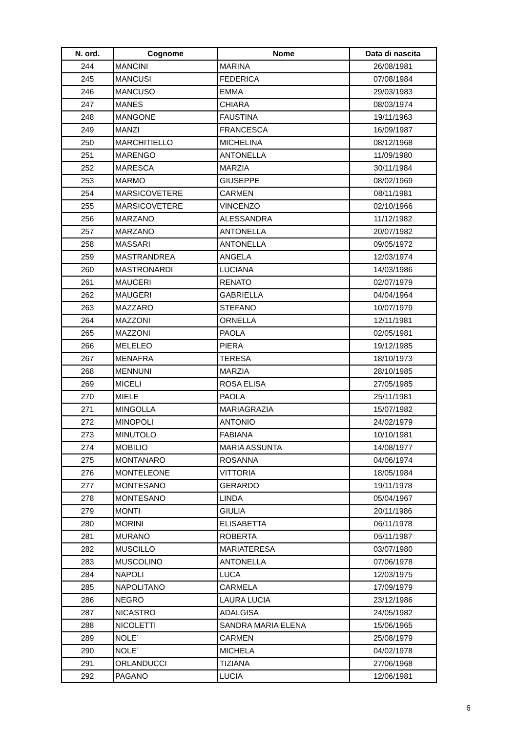| N. ord. | Cognome | Nome | Data di nascita |
| --- | --- | --- | --- |
| 244 | MANCINI | MARINA | 26/08/1981 |
| 245 | MANCUSI | FEDERICA | 07/08/1984 |
| 246 | MANCUSO | EMMA | 29/03/1983 |
| 247 | MANES | CHIARA | 08/03/1974 |
| 248 | MANGONE | FAUSTINA | 19/11/1963 |
| 249 | MANZI | FRANCESCA | 16/09/1987 |
| 250 | MARCHITIELLO | MICHELINA | 08/12/1968 |
| 251 | MARENGO | ANTONELLA | 11/09/1980 |
| 252 | MARESCA | MARZIA | 30/11/1984 |
| 253 | MARMO | GIUSEPPE | 08/02/1969 |
| 254 | MARSICOVETERE | CARMEN | 08/11/1981 |
| 255 | MARSICOVETERE | VINCENZO | 02/10/1966 |
| 256 | MARZANO | ALESSANDRA | 11/12/1982 |
| 257 | MARZANO | ANTONELLA | 20/07/1982 |
| 258 | MASSARI | ANTONELLA | 09/05/1972 |
| 259 | MASTRANDREA | ANGELA | 12/03/1974 |
| 260 | MASTRONARDI | LUCIANA | 14/03/1986 |
| 261 | MAUCERI | RENATO | 02/07/1979 |
| 262 | MAUGERI | GABRIELLA | 04/04/1964 |
| 263 | MAZZARO | STEFANO | 10/07/1979 |
| 264 | MAZZONI | ORNELLA | 12/11/1981 |
| 265 | MAZZONI | PAOLA | 02/05/1981 |
| 266 | MELELEO | PIERA | 19/12/1985 |
| 267 | MENAFRA | TERESA | 18/10/1973 |
| 268 | MENNUNI | MARZIA | 28/10/1985 |
| 269 | MICELI | ROSA ELISA | 27/05/1985 |
| 270 | MIELE | PAOLA | 25/11/1981 |
| 271 | MINGOLLA | MARIAGRAZIA | 15/07/1982 |
| 272 | MINOPOLI | ANTONIO | 24/02/1979 |
| 273 | MINUTOLO | FABIANA | 10/10/1981 |
| 274 | MOBILIO | MARIA ASSUNTA | 14/08/1977 |
| 275 | MONTANARO | ROSANNA | 04/06/1974 |
| 276 | MONTELEONE | VITTORIA | 18/05/1984 |
| 277 | MONTESANO | GERARDO | 19/11/1978 |
| 278 | MONTESANO | LINDA | 05/04/1967 |
| 279 | MONTI | GIULIA | 20/11/1986 |
| 280 | MORINI | ELISABETTA | 06/11/1978 |
| 281 | MURANO | ROBERTA | 05/11/1987 |
| 282 | MUSCILLO | MARIATERESA | 03/07/1980 |
| 283 | MUSCOLINO | ANTONELLA | 07/06/1978 |
| 284 | NAPOLI | LUCA | 12/03/1975 |
| 285 | NAPOLITANO | CARMELA | 17/09/1979 |
| 286 | NEGRO | LAURA LUCIA | 23/12/1986 |
| 287 | NICASTRO | ADALGISA | 24/05/1982 |
| 288 | NICOLETTI | SANDRA MARIA ELENA | 15/06/1965 |
| 289 | NOLE´ | CARMEN | 25/08/1979 |
| 290 | NOLE´ | MICHELA | 04/02/1978 |
| 291 | ORLANDUCCI | TIZIANA | 27/06/1968 |
| 292 | PAGANO | LUCIA | 12/06/1981 |
6